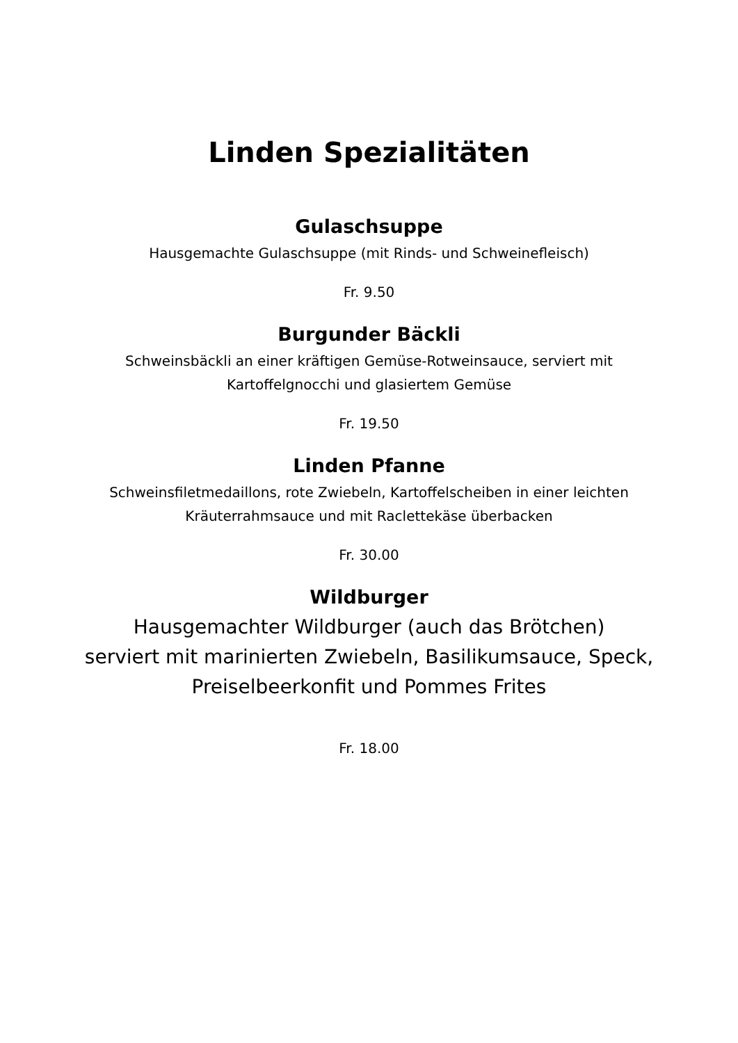Linden Spezialitäten
Gulaschsuppe
Hausgemachte Gulaschsuppe (mit Rinds- und Schweinefleisch)
Fr. 9.50
Burgunder Bäckli
Schweinsbäckli an einer kräftigen Gemüse-Rotweinsauce, serviert mit
Kartoffelgnocchi und glasiertem Gemüse
Fr. 19.50
Linden Pfanne
Schweinsfiletmedaillons, rote Zwiebeln, Kartoffelscheiben in einer leichten
Kräuterrahmsauce und mit Raclettekäse überbacken
Fr. 30.00
Wildburger
Hausgemachter Wildburger (auch das Brötchen)
serviert mit marinierten Zwiebeln, Basilikumsauce, Speck,
Preiselbeerkonfit und Pommes Frites
Fr. 18.00